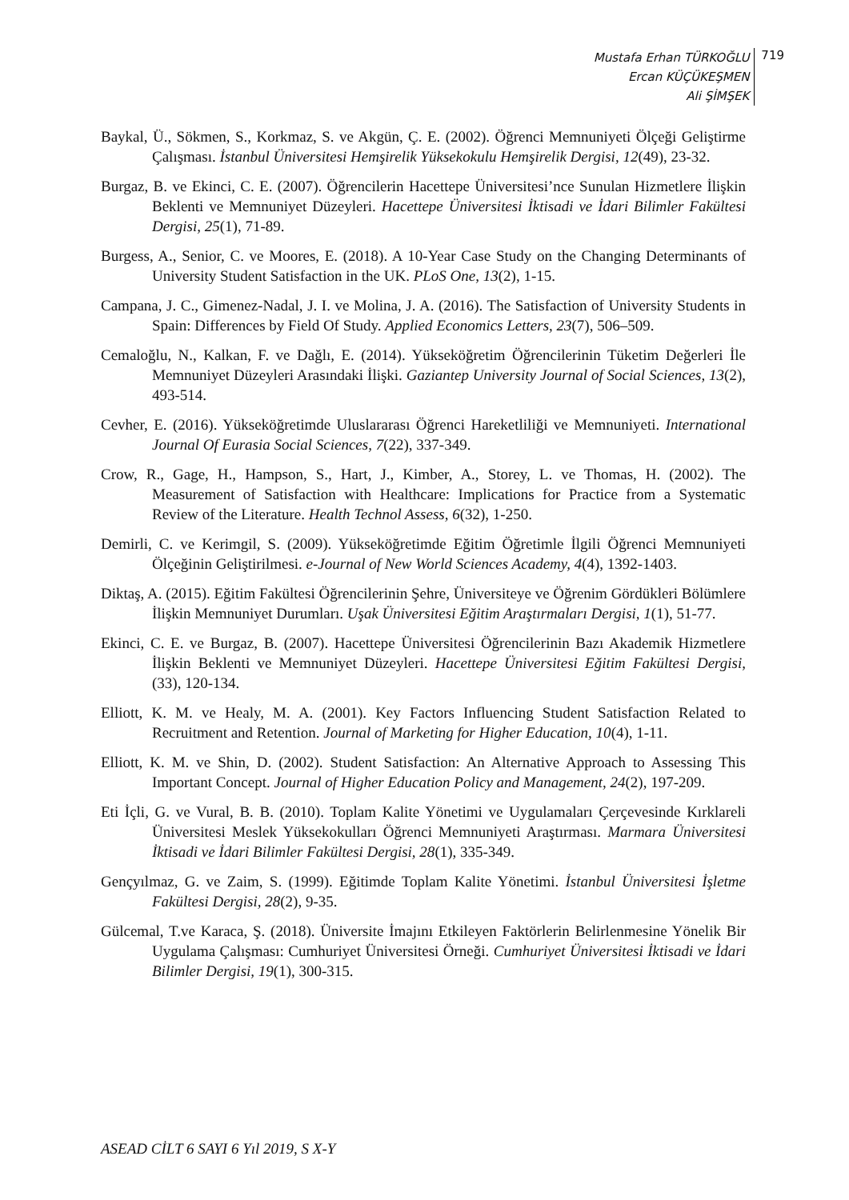Mustafa Erhan TÜRKOĞLU
Ercan KÜÇÜKEŞMEN
Ali ŞİMŞEK
719
Baykal, Ü., Sökmen, S., Korkmaz, S. ve Akgün, Ç. E. (2002). Öğrenci Memnuniyeti Ölçeği Geliştirme Çalışması. İstanbul Üniversitesi Hemşirelik Yüksekokulu Hemşirelik Dergisi, 12(49), 23-32.
Burgaz, B. ve Ekinci, C. E. (2007). Öğrencilerin Hacettepe Üniversitesi’nce Sunulan Hizmetlere İlişkin Beklenti ve Memnuniyet Düzeyleri. Hacettepe Üniversitesi İktisadi ve İdari Bilimler Fakültesi Dergisi, 25(1), 71-89.
Burgess, A., Senior, C. ve Moores, E. (2018). A 10-Year Case Study on the Changing Determinants of University Student Satisfaction in the UK. PLoS One, 13(2), 1-15.
Campana, J. C., Gimenez-Nadal, J. I. ve Molina, J. A. (2016). The Satisfaction of University Students in Spain: Differences by Field Of Study. Applied Economics Letters, 23(7), 506–509.
Cemaloğlu, N., Kalkan, F. ve Dağlı, E. (2014). Yükseköğretim Öğrencilerinin Tüketim Değerleri İle Memnuniyet Düzeyleri Arasındaki İlişki. Gaziantep University Journal of Social Sciences, 13(2), 493-514.
Cevher, E. (2016). Yükseköğretimde Uluslararası Öğrenci Hareketliliği ve Memnuniyeti. International Journal Of Eurasia Social Sciences, 7(22), 337-349.
Crow, R., Gage, H., Hampson, S., Hart, J., Kimber, A., Storey, L. ve Thomas, H. (2002). The Measurement of Satisfaction with Healthcare: Implications for Practice from a Systematic Review of the Literature. Health Technol Assess, 6(32), 1-250.
Demirli, C. ve Kerimgil, S. (2009). Yükseköğretimde Eğitim Öğretimle İlgili Öğrenci Memnuniyeti Ölçeğinin Geliştirilmesi. e-Journal of New World Sciences Academy, 4(4), 1392-1403.
Diktaş, A. (2015). Eğitim Fakültesi Öğrencilerinin Şehre, Üniversiteye ve Öğrenim Gördükleri Bölümlere İlişkin Memnuniyet Durumları. Uşak Üniversitesi Eğitim Araştırmaları Dergisi, 1(1), 51-77.
Ekinci, C. E. ve Burgaz, B. (2007). Hacettepe Üniversitesi Öğrencilerinin Bazı Akademik Hizmetlere İlişkin Beklenti ve Memnuniyet Düzeyleri. Hacettepe Üniversitesi Eğitim Fakültesi Dergisi, (33), 120-134.
Elliott, K. M. ve Healy, M. A. (2001). Key Factors Influencing Student Satisfaction Related to Recruitment and Retention. Journal of Marketing for Higher Education, 10(4), 1-11.
Elliott, K. M. ve Shin, D. (2002). Student Satisfaction: An Alternative Approach to Assessing This Important Concept. Journal of Higher Education Policy and Management, 24(2), 197-209.
Eti İçli, G. ve Vural, B. B. (2010). Toplam Kalite Yönetimi ve Uygulamaları Çerçevesinde Kırklareli Üniversitesi Meslek Yüksekokulları Öğrenci Memnuniyeti Araştırması. Marmara Üniversitesi İktisadi ve İdari Bilimler Fakültesi Dergisi, 28(1), 335-349.
Gençyılmaz, G. ve Zaim, S. (1999). Eğitimde Toplam Kalite Yönetimi. İstanbul Üniversitesi İşletme Fakültesi Dergisi, 28(2), 9-35.
Gülcemal, T.ve Karaca, Ş. (2018). Üniversite İmajını Etkileyen Faktörlerin Belirlenmesine Yönelik Bir Uygulama Çalışması: Cumhuriyet Üniversitesi Örneği. Cumhuriyet Üniversitesi İktisadi ve İdari Bilimler Dergisi, 19(1), 300-315.
ASEAD CİLT 6 SAYI 6 Yıl 2019, S X-Y